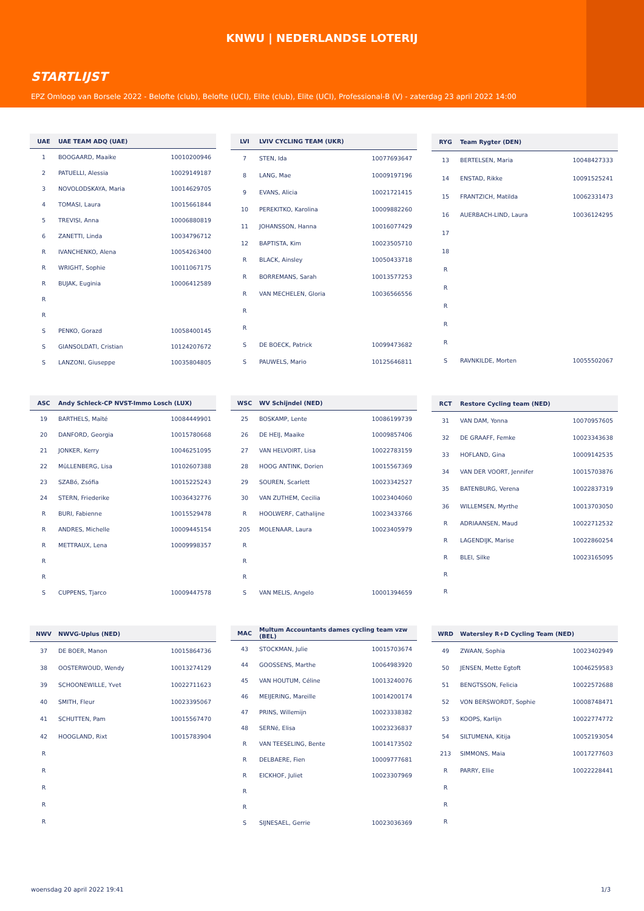KNWU | NEDERLANDSE LOTERIJ
STARTLIJST
EPZ Omloop van Borsele 2022 - Belofte (club), Belofte (UCI), Elite (club), Elite (UCI), Professional-B (V) - zaterdag 23 april 2022 14:00
| UAE | UAE TEAM ADQ (UAE) | |
| --- | --- | --- |
| 1 | BOOGAARD, Maaike | 10010200946 |
| 2 | PATUELLI, Alessia | 10029149187 |
| 3 | NOVOLODSKAYA, Maria | 10014629705 |
| 4 | TOMASI, Laura | 10015661844 |
| 5 | TREVISI, Anna | 10006880819 |
| 6 | ZANETTI, Linda | 10034796712 |
| R | IVANCHENKO, Alena | 10054263400 |
| R | WRIGHT, Sophie | 10011067175 |
| R | BUJAK, Euginia | 10006412589 |
| R | | |
| R | | |
| S | PENKO, Gorazd | 10058400145 |
| S | GIANSOLDATI, Cristian | 10124207672 |
| S | LANZONI, Giuseppe | 10035804805 |
| LVI | LVIV CYCLING TEAM (UKR) | |
| --- | --- | --- |
| 7 | STEN, Ida | 10077693647 |
| 8 | LANG, Mae | 10009197196 |
| 9 | EVANS, Alicia | 10021721415 |
| 10 | PEREKITKO, Karolina | 10009882260 |
| 11 | JOHANSSON, Hanna | 10016077429 |
| 12 | BAPTISTA, Kim | 10023505710 |
| R | BLACK, Ainsley | 10050433718 |
| R | BORREMANS, Sarah | 10013577253 |
| R | VAN MECHELEN, Gloria | 10036566556 |
| R | | |
| R | | |
| S | DE BOECK, Patrick | 10099473682 |
| S | PAUWELS, Mario | 10125646811 |
| RYG | Team Rygter (DEN) | |
| --- | --- | --- |
| 13 | BERTELSEN, Maria | 10048427333 |
| 14 | ENSTAD, Rikke | 10091525241 |
| 15 | FRANTZICH, Matilda | 10062331473 |
| 16 | AUERBACH-LIND, Laura | 10036124295 |
| 17 | | |
| 18 | | |
| R | | |
| R | | |
| R | | |
| R | | |
| R | | |
| S | RAVNKILDE, Morten | 10055502067 |
| ASC | Andy Schleck-CP NVST-Immo Losch (LUX) | |
| --- | --- | --- |
| 19 | BARTHELS, Maïté | 10084449901 |
| 20 | DANFORD, Georgia | 10015780668 |
| 21 | JONKER, Kerry | 10046251095 |
| 22 | MüLLENBERG, Lisa | 10102607388 |
| 23 | SZABó, Zsófia | 10015225243 |
| 24 | STERN, Friederike | 10036432776 |
| R | BURI, Fabienne | 10015529478 |
| R | ANDRES, Michelle | 10009445154 |
| R | METTRAUX, Lena | 10009998357 |
| R | | |
| R | | |
| S | CUPPENS, Tjarco | 10009447578 |
| WSC | WV Schijndel (NED) | |
| --- | --- | --- |
| 25 | BOSKAMP, Lente | 10086199739 |
| 26 | DE HEIJ, Maaike | 10009857406 |
| 27 | VAN HELVOIRT, Lisa | 10022783159 |
| 28 | HOOG ANTINK, Dorien | 10015567369 |
| 29 | SOUREN, Scarlett | 10023342527 |
| 30 | VAN ZUTHEM, Cecilia | 10023404060 |
| R | HOOLWERF, Cathalijne | 10023433766 |
| 205 | MOLENAAR, Laura | 10023405979 |
| R | | |
| R | | |
| R | | |
| S | VAN MELIS, Angelo | 10001394659 |
| RCT | Restore Cycling team (NED) | |
| --- | --- | --- |
| 31 | VAN DAM, Yonna | 10070957605 |
| 32 | DE GRAAFF, Femke | 10023343638 |
| 33 | HOFLAND, Gina | 10009142535 |
| 34 | VAN DER VOORT, Jennifer | 10015703876 |
| 35 | BATENBURG, Verena | 10022837319 |
| 36 | WILLEMSEN, Myrthe | 10013703050 |
| R | ADRIAANSEN, Maud | 10022712532 |
| R | LAGENDIJK, Marise | 10022860254 |
| R | BLEI, Silke | 10023165095 |
| R | | |
| R | | |
| NWV | NWVG-Uplus (NED) | |
| --- | --- | --- |
| 37 | DE BOER, Manon | 10015864736 |
| 38 | OOSTERWOUD, Wendy | 10013274129 |
| 39 | SCHOONEWILLE, Yvet | 10022711623 |
| 40 | SMITH, Fleur | 10023395067 |
| 41 | SCHUTTEN, Pam | 10015567470 |
| 42 | HOOGLAND, Rixt | 10015783904 |
| R | | |
| R | | |
| R | | |
| R | | |
| R | | |
| MAC | Multum Accountants dames cycling team vzw (BEL) | |
| --- | --- | --- |
| 43 | STOCKMAN, Julie | 10015703674 |
| 44 | GOOSSENS, Marthe | 10064983920 |
| 45 | VAN HOUTUM, Céline | 10013240076 |
| 46 | MEIJERING, Mareille | 10014200174 |
| 47 | PRINS, Willemijn | 10023338382 |
| 48 | SERNé, Elisa | 10023236837 |
| R | VAN TEESELING, Bente | 10014173502 |
| R | DELBAERE, Fien | 10009777681 |
| R | EICKHOF, Juliet | 10023307969 |
| R | | |
| R | | |
| S | SIJNESAEL, Gerrie | 10023036369 |
| WRD | Watersley R+D Cycling Team (NED) | |
| --- | --- | --- |
| 49 | ZWAAN, Sophia | 10023402949 |
| 50 | JENSEN, Mette Egtoft | 10046259583 |
| 51 | BENGTSSON, Felicia | 10022572688 |
| 52 | VON BERSWORDT, Sophie | 10008748471 |
| 53 | KOOPS, Karlijn | 10022774772 |
| 54 | SILTUMENA, Kitija | 10052193054 |
| 213 | SIMMONS, Maia | 10017277603 |
| R | PARRY, Ellie | 10022228441 |
| R | | |
| R | | |
| R | | |
woensdag 20 april 2022 19:41 1/3